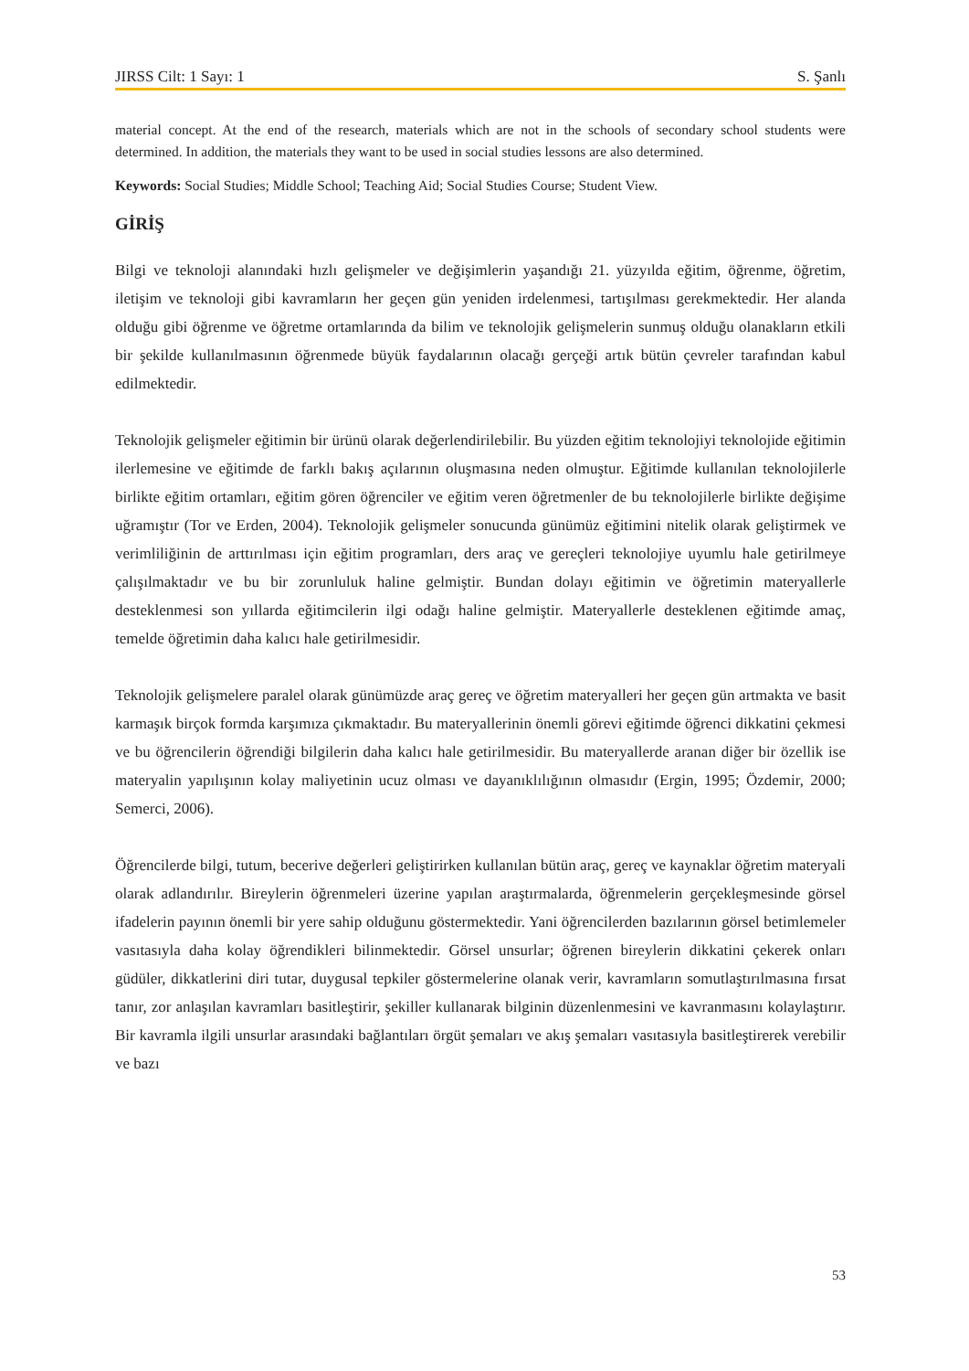JIRSS Cilt: 1 Sayı: 1 S. Şanlı
material concept. At the end of the research, materials which are not in the schools of secondary school students were determined. In addition, the materials they want to be used in social studies lessons are also determined.
Keywords: Social Studies; Middle School; Teaching Aid; Social Studies Course; Student View.
GİRİŞ
Bilgi ve teknoloji alanındaki hızlı gelişmeler ve değişimlerin yaşandığı 21. yüzyılda eğitim, öğrenme, öğretim, iletişim ve teknoloji gibi kavramların her geçen gün yeniden irdelenmesi, tartışılması gerekmektedir. Her alanda olduğu gibi öğrenme ve öğretme ortamlarında da bilim ve teknolojik gelişmelerin sunmuş olduğu olanakların etkili bir şekilde kullanılmasının öğrenmede büyük faydalarının olacağı gerçeği artık bütün çevreler tarafından kabul edilmektedir.
Teknolojik gelişmeler eğitimin bir ürünü olarak değerlendirilebilir. Bu yüzden eğitim teknolojiyi teknolojide eğitimin ilerlemesine ve eğitimde de farklı bakış açılarının oluşmasına neden olmuştur. Eğitimde kullanılan teknolojilerle birlikte eğitim ortamları, eğitim gören öğrenciler ve eğitim veren öğretmenler de bu teknolojilerle birlikte değişime uğramıştır (Tor ve Erden, 2004). Teknolojik gelişmeler sonucunda günümüz eğitimini nitelik olarak geliştirmek ve verimliliğinin de arttırılması için eğitim programları, ders araç ve gereçleri teknolojiye uyumlu hale getirilmeye çalışılmaktadır ve bu bir zorunluluk haline gelmiştir. Bundan dolayı eğitimin ve öğretimin materyallerle desteklenmesi son yıllarda eğitimcilerin ilgi odağı haline gelmiştir. Materyallerle desteklenen eğitimde amaç, temelde öğretimin daha kalıcı hale getirilmesidir.
Teknolojik gelişmelere paralel olarak günümüzde araç gereç ve öğretim materyalleri her geçen gün artmakta ve basit karmaşık birçok formda karşımıza çıkmaktadır. Bu materyallerinin önemli görevi eğitimde öğrenci dikkatini çekmesi ve bu öğrencilerin öğrendiği bilgilerin daha kalıcı hale getirilmesidir. Bu materyallerde aranan diğer bir özellik ise materyalin yapılışının kolay maliyetinin ucuz olması ve dayanıklılığının olmasıdır (Ergin, 1995; Özdemir, 2000; Semerci, 2006).
Öğrencilerde bilgi, tutum, becerive değerleri geliştirirken kullanılan bütün araç, gereç ve kaynaklar öğretim materyali olarak adlandırılır. Bireylerin öğrenmeleri üzerine yapılan araştırmalarda, öğrenmelerin gerçekleşmesinde görsel ifadelerin payının önemli bir yere sahip olduğunu göstermektedir. Yani öğrencilerden bazılarının görsel betimlemeler vasıtasıyla daha kolay öğrendikleri bilinmektedir. Görsel unsurlar; öğrenen bireylerin dikkatini çekerek onları güdüler, dikkatlerini diri tutar, duygusal tepkiler göstermelerine olanak verir, kavramların somutlaştırılmasına fırsat tanır, zor anlaşılan kavramları basitleştirir, şekiller kullanarak bilginin düzenlenmesini ve kavranmasını kolaylaştırır. Bir kavramla ilgili unsurlar arasındaki bağlantıları örgüt şemaları ve akış şemaları vasıtasıyla basitleştirerek verebilir ve bazı
53